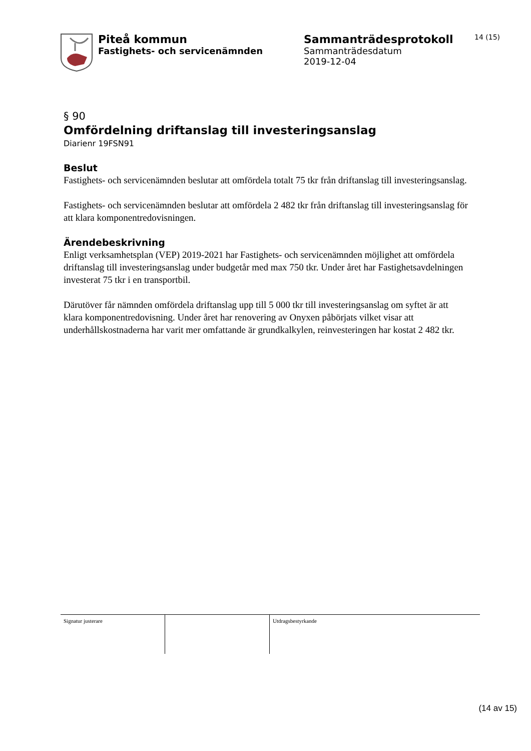Piteå kommun
Fastighets- och servicenämnden
Sammanträdesprotokoll
Sammanträdesdatum
2019-12-04
14 (15)
§ 90
Omfördelning driftanslag till investeringsanslag
Diarienr 19FSN91
Beslut
Fastighets- och servicenämnden beslutar att omfördela totalt 75 tkr från driftanslag till investeringsanslag.
Fastighets- och servicenämnden beslutar att omfördela 2 482 tkr från driftanslag till investeringsanslag för att klara komponentredovisningen.
Ärendebeskrivning
Enligt verksamhetsplan (VEP) 2019-2021 har Fastighets- och servicenämnden möjlighet att omfördela driftanslag till investeringsanslag under budgetår med max 750 tkr. Under året har Fastighetsavdelningen investerat 75 tkr i en transportbil.
Därutöver får nämnden omfördela driftanslag upp till 5 000 tkr till investeringsanslag om syftet är att klara komponentredovisning. Under året har renovering av Onyxen påbörjats vilket visar att underhållskostnaderna har varit mer omfattande är grundkalkylen, reinvesteringen har kostat 2 482 tkr.
| Signatur justerare | | Utdragsbestyrkande |
(14 av 15)